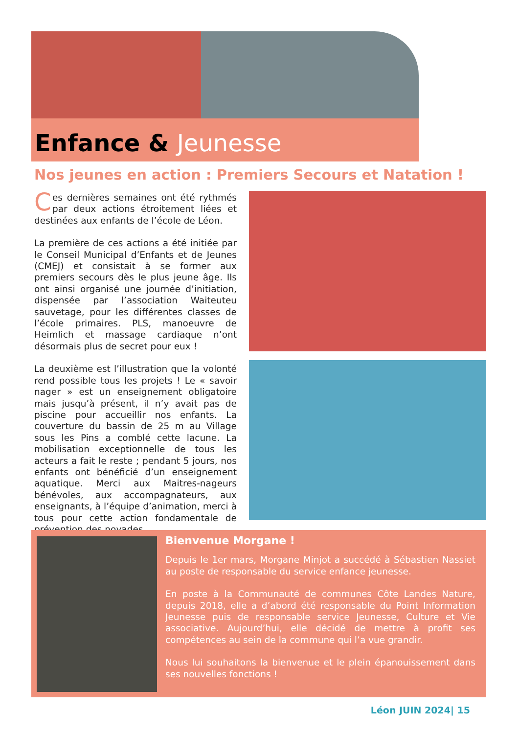Enfance & Jeunesse
Nos jeunes en action : Premiers Secours et Natation !
Ces dernières semaines ont été rythmés par deux actions étroitement liées et destinées aux enfants de l’école de Léon.
La première de ces actions a été initiée par le Conseil Municipal d’Enfants et de Jeunes (CMEJ) et consistait à se former aux premiers secours dès le plus jeune âge. Ils ont ainsi organisé une journée d’initiation, dispensée par l’association Waiteuteu sauvetage, pour les différentes classes de l’école primaires. PLS, manoeuvre de Heimlich et massage cardiaque n’ont désormais plus de secret pour eux !
La deuxième est l’illustration que la volonté rend possible tous les projets ! Le « savoir nager » est un enseignement obligatoire mais jusqu’à présent, il n’y avait pas de piscine pour accueillir nos enfants. La couverture du bassin de 25 m au Village sous les Pins a comblé cette lacune. La mobilisation exceptionnelle de tous les acteurs a fait le reste ; pendant 5 jours, nos enfants ont bénéficié d’un enseignement aquatique. Merci aux Maitres-nageurs bénévoles, aux accompagnateurs, aux enseignants, à l’équipe d’animation, merci à tous pour cette action fondamentale de prévention des noyades.
Bienvenue Morgane !
Depuis le 1er mars, Morgane Minjot a succédé à Sébastien Nassiet au poste de responsable du service enfance jeunesse.
En poste à la Communauté de communes Côte Landes Nature, depuis 2018, elle a d’abord été responsable du Point Information Jeunesse puis de responsable service Jeunesse, Culture et Vie associative. Aujourd’hui, elle décidé de mettre à profit ses compétences au sein de la commune qui l’a vue grandir.
Nous lui souhaitons la bienvenue et le plein épanouissement dans ses nouvelles fonctions !
Léon JUIN 2024| 15